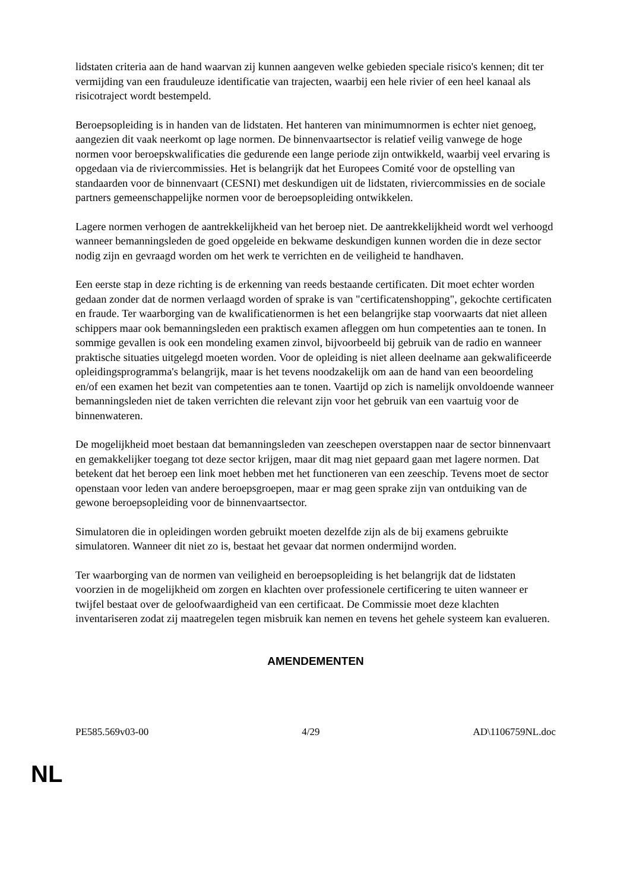lidstaten criteria aan de hand waarvan zij kunnen aangeven welke gebieden speciale risico's kennen; dit ter vermijding van een frauduleuze identificatie van trajecten, waarbij een hele rivier of een heel kanaal als risicotraject wordt bestempeld.
Beroepsopleiding is in handen van de lidstaten. Het hanteren van minimumnormen is echter niet genoeg, aangezien dit vaak neerkomt op lage normen. De binnenvaartsector is relatief veilig vanwege de hoge normen voor beroepskwalificaties die gedurende een lange periode zijn ontwikkeld, waarbij veel ervaring is opgedaan via de riviercommissies. Het is belangrijk dat het Europees Comité voor de opstelling van standaarden voor de binnenvaart (CESNI) met deskundigen uit de lidstaten, riviercommissies en de sociale partners gemeenschappelijke normen voor de beroepsopleiding ontwikkelen.
Lagere normen verhogen de aantrekkelijkheid van het beroep niet. De aantrekkelijkheid wordt wel verhoogd wanneer bemanningsleden de goed opgeleide en bekwame deskundigen kunnen worden die in deze sector nodig zijn en gevraagd worden om het werk te verrichten en de veiligheid te handhaven.
Een eerste stap in deze richting is de erkenning van reeds bestaande certificaten. Dit moet echter worden gedaan zonder dat de normen verlaagd worden of sprake is van "certificatenshopping", gekochte certificaten en fraude. Ter waarborging van de kwalificatienormen is het een belangrijke stap voorwaarts dat niet alleen schippers maar ook bemanningsleden een praktisch examen afleggen om hun competenties aan te tonen. In sommige gevallen is ook een mondeling examen zinvol, bijvoorbeeld bij gebruik van de radio en wanneer praktische situaties uitgelegd moeten worden. Voor de opleiding is niet alleen deelname aan gekwalificeerde opleidingsprogramma's belangrijk, maar is het tevens noodzakelijk om aan de hand van een beoordeling en/of een examen het bezit van competenties aan te tonen. Vaartijd op zich is namelijk onvoldoende wanneer bemanningsleden niet de taken verrichten die relevant zijn voor het gebruik van een vaartuig voor de binnenwateren.
De mogelijkheid moet bestaan dat bemanningsleden van zeeschepen overstappen naar de sector binnenvaart en gemakkelijker toegang tot deze sector krijgen, maar dit mag niet gepaard gaan met lagere normen. Dat betekent dat het beroep een link moet hebben met het functioneren van een zeeschip. Tevens moet de sector openstaan voor leden van andere beroepsgroepen, maar er mag geen sprake zijn van ontduiking van de gewone beroepsopleiding voor de binnenvaartsector.
Simulatoren die in opleidingen worden gebruikt moeten dezelfde zijn als de bij examens gebruikte simulatoren. Wanneer dit niet zo is, bestaat het gevaar dat normen ondermijnd worden.
Ter waarborging van de normen van veiligheid en beroepsopleiding is het belangrijk dat de lidstaten voorzien in de mogelijkheid om zorgen en klachten over professionele certificering te uiten wanneer er twijfel bestaat over de geloofwaardigheid van een certificaat. De Commissie moet deze klachten inventariseren zodat zij maatregelen tegen misbruik kan nemen en tevens het gehele systeem kan evalueren.
AMENDEMENTEN
PE585.569v03-00 4/29 AD\1106759NL.doc
NL